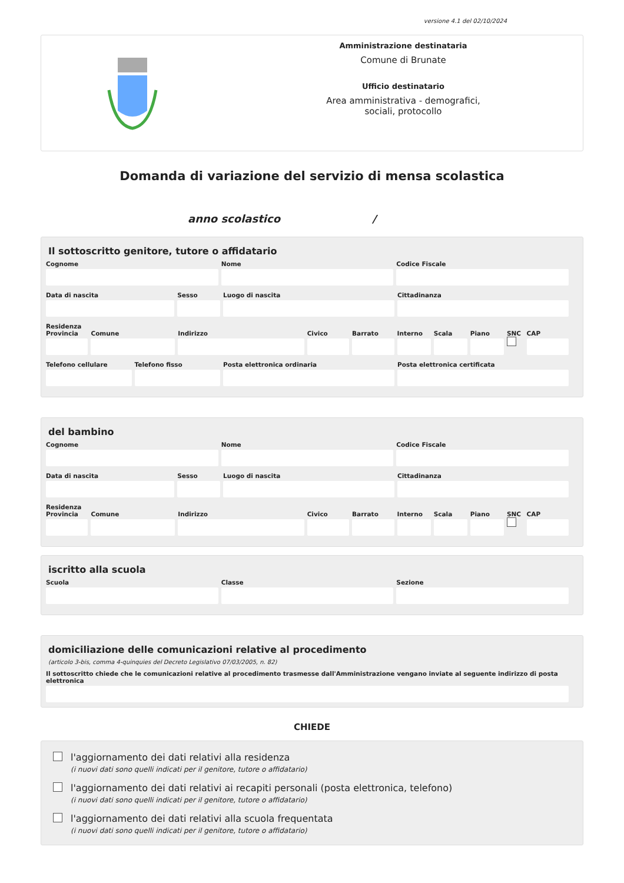versione 4.1 del 02/10/2024
Amministrazione destinataria
Comune di Brunate
Ufficio destinatario
Area amministrativa - demografici,
sociali, protocollo
Domanda di variazione del servizio di mensa scolastica
anno scolastico /
Il sottoscritto genitore, tutore o affidatario
Cognome Nome Codice Fiscale
Data di nascita Sesso Luogo di nascita Cittadinanza
Residenza
Provincia Comune Indirizzo Civico Barrato Interno Scala Piano SNC
CAP
Telefono cellulare Telefono fisso Posta elettronica ordinaria Posta elettronica certificata
del bambino
Cognome Nome Codice Fiscale
Data di nascita Sesso Luogo di nascita Cittadinanza
Residenza
Provincia Comune Indirizzo Civico Barrato Interno Scala Piano SNC
CAP
iscritto alla scuola
Scuola Classe Sezione
domiciliazione delle comunicazioni relative al procedimento
(articolo 3-bis, comma 4-quinquies del Decreto Legislativo 07/03/2005, n. 82)
Il sottoscritto chiede che le comunicazioni relative al procedimento trasmesse dall'Amministrazione vengano inviate al seguente indirizzo di posta elettronica
CHIEDE
l'aggiornamento dei dati relativi alla residenza
(i nuovi dati sono quelli indicati per il genitore, tutore o affidatario)
l'aggiornamento dei dati relativi ai recapiti personali (posta elettronica, telefono)
(i nuovi dati sono quelli indicati per il genitore, tutore o affidatario)
l'aggiornamento dei dati relativi alla scuola frequentata
(i nuovi dati sono quelli indicati per il genitore, tutore o affidatario)